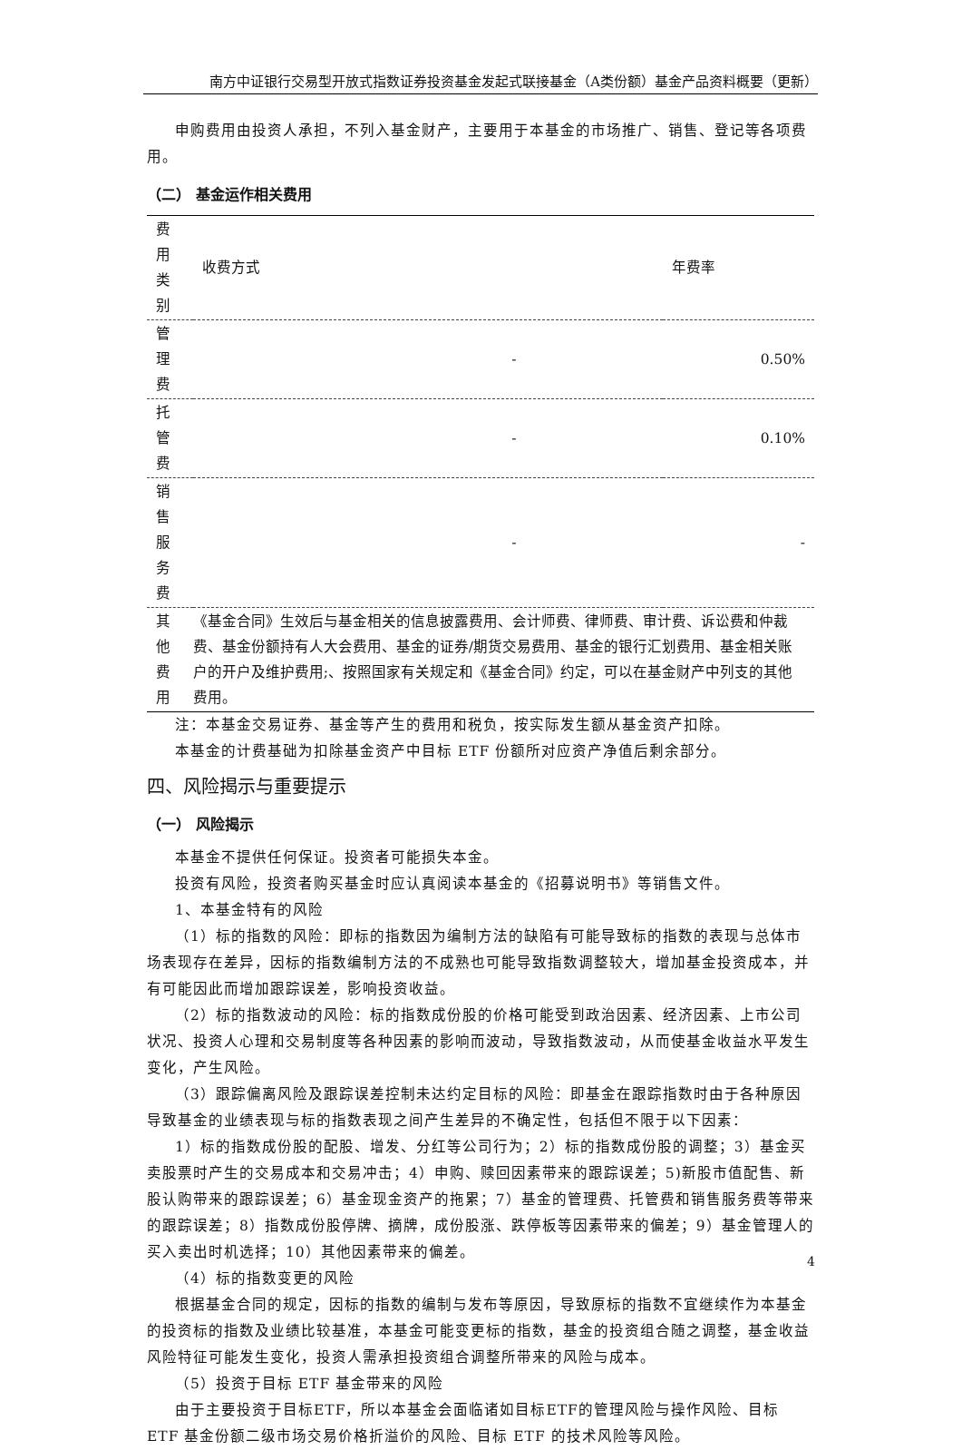南方中证银行交易型开放式指数证券投资基金发起式联接基金（A类份额）基金产品资料概要（更新）
申购费用由投资人承担，不列入基金财产，主要用于本基金的市场推广、销售、登记等各项费用。
（二） 基金运作相关费用
| 费用类别 | 收费方式 | 年费率 |
| --- | --- | --- |
| 管理费 | - | 0.50% |
| 托管费 | - | 0.10% |
| 销售服务费 | - | - |
| 其他费用 | 《基金合同》生效后与基金相关的信息披露费用、会计师费、律师费、审计费、诉讼费和仲裁费、基金份额持有人大会费用、基金的证券/期货交易费用、基金的银行汇划费用、基金相关账户的开户及维护费用;、按照国家有关规定和《基金合同》约定，可以在基金财产中列支的其他费用。 | |
注：本基金交易证券、基金等产生的费用和税负，按实际发生额从基金资产扣除。
本基金的计费基础为扣除基金资产中目标 ETF 份额所对应资产净值后剩余部分。
四、风险揭示与重要提示
（一） 风险揭示
本基金不提供任何保证。投资者可能损失本金。
投资有风险，投资者购买基金时应认真阅读本基金的《招募说明书》等销售文件。
1、本基金特有的风险
（1）标的指数的风险：即标的指数因为编制方法的缺陷有可能导致标的指数的表现与总体市场表现存在差异，因标的指数编制方法的不成熟也可能导致指数调整较大，增加基金投资成本，并有可能因此而增加跟踪误差，影响投资收益。
（2）标的指数波动的风险：标的指数成份股的价格可能受到政治因素、经济因素、上市公司状况、投资人心理和交易制度等各种因素的影响而波动，导致指数波动，从而使基金收益水平发生变化，产生风险。
（3）跟踪偏离风险及跟踪误差控制未达约定目标的风险：即基金在跟踪指数时由于各种原因导致基金的业绩表现与标的指数表现之间产生差异的不确定性，包括但不限于以下因素：
1）标的指数成份股的配股、增发、分红等公司行为；2）标的指数成份股的调整；3）基金买卖股票时产生的交易成本和交易冲击；4）申购、赎回因素带来的跟踪误差；5)新股市值配售、新股认购带来的跟踪误差；6）基金现金资产的拖累；7）基金的管理费、托管费和销售服务费等带来的跟踪误差；8）指数成份股停牌、摘牌，成份股涨、跌停板等因素带来的偏差；9）基金管理人的买入卖出时机选择；10）其他因素带来的偏差。
（4）标的指数变更的风险
根据基金合同的规定，因标的指数的编制与发布等原因，导致原标的指数不宜继续作为本基金的投资标的指数及业绩比较基准，本基金可能变更标的指数，基金的投资组合随之调整，基金收益风险特征可能发生变化，投资人需承担投资组合调整所带来的风险与成本。
（5）投资于目标 ETF 基金带来的风险
由于主要投资于目标ETF，所以本基金会面临诸如目标ETF的管理风险与操作风险、目标 ETF 基金份额二级市场交易价格折溢价的风险、目标 ETF 的技术风险等风险。
4